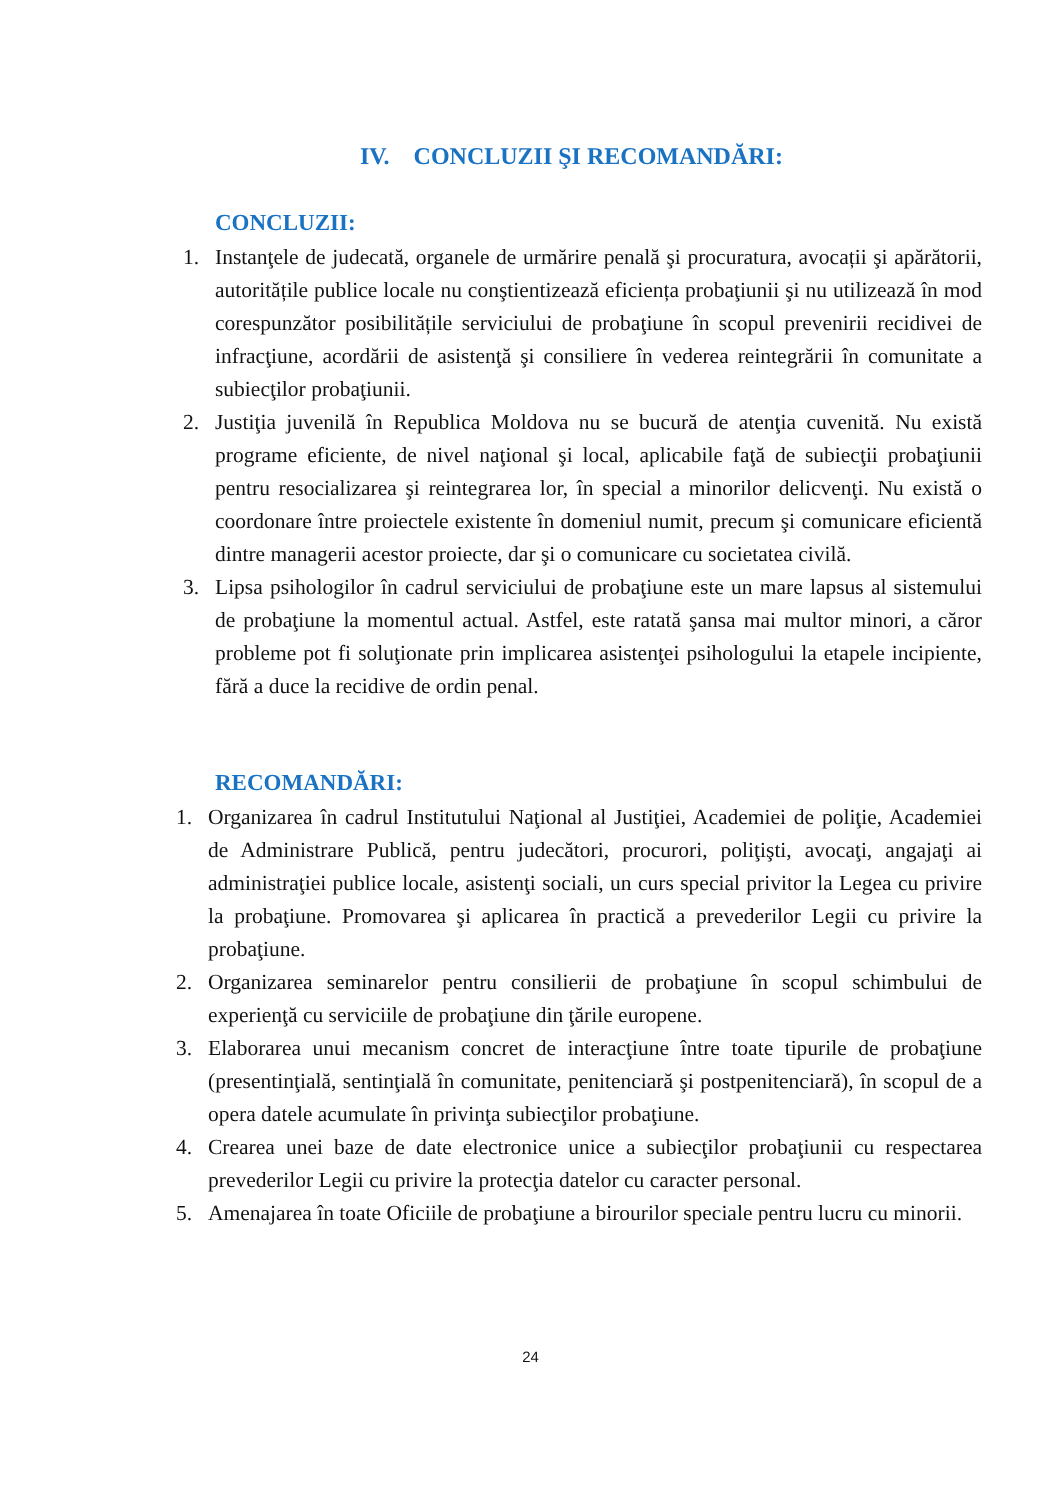IV. CONCLUZII ŞI RECOMANDĂRI:
CONCLUZII:
1. Instanţele de judecată, organele de urmărire penală şi procuratura, avocații şi apărătorii, autoritățile publice locale nu conştientizează eficiența probaţiunii şi nu utilizează în mod corespunzător posibilitățile serviciului de probaţiune în scopul prevenirii recidivei de infracţiune, acordării de asistenţă şi consiliere în vederea reintegrării în comunitate a subiecţilor probaţiunii.
2. Justiţia juvenilă în Republica Moldova nu se bucură de atenţia cuvenită. Nu există programe eficiente, de nivel naţional şi local, aplicabile faţă de subiecţii probaţiunii pentru resocializarea şi reintegrarea lor, în special a minorilor delicvenţi. Nu există o coordonare între proiectele existente în domeniul numit, precum şi comunicare eficientă dintre managerii acestor proiecte, dar şi o comunicare cu societatea civilă.
3. Lipsa psihologilor în cadrul serviciului de probaţiune este un mare lapsus al sistemului de probaţiune la momentul actual. Astfel, este ratată şansa mai multor minori, a căror probleme pot fi soluţionate prin implicarea asistenţei psihologului la etapele incipiente, fără a duce la recidive de ordin penal.
RECOMANDĂRI:
1. Organizarea în cadrul Institutului Naţional al Justiţiei, Academiei de poliţie, Academiei de Administrare Publică, pentru judecători, procurori, poliţişti, avocaţi, angajaţi ai administraţiei publice locale, asistenţi sociali, un curs special privitor la Legea cu privire la probaţiune. Promovarea şi aplicarea în practică a prevederilor Legii cu privire la probaţiune.
2. Organizarea seminarelor pentru consilierii de probaţiune în scopul schimbului de experienţă cu serviciile de probaţiune din ţările europene.
3. Elaborarea unui mecanism concret de interacţiune între toate tipurile de probaţiune (presentinţială, sentinţială în comunitate, penitenciară şi postpenitenciară), în scopul de a opera datele acumulate în privinţa subiecţilor probaţiune.
4. Crearea unei baze de date electronice unice a subiecţilor probaţiunii cu respectarea prevederilor Legii cu privire la protecţia datelor cu caracter personal.
5. Amenajarea în toate Oficiile de probaţiune a birourilor speciale pentru lucru cu minorii.
24